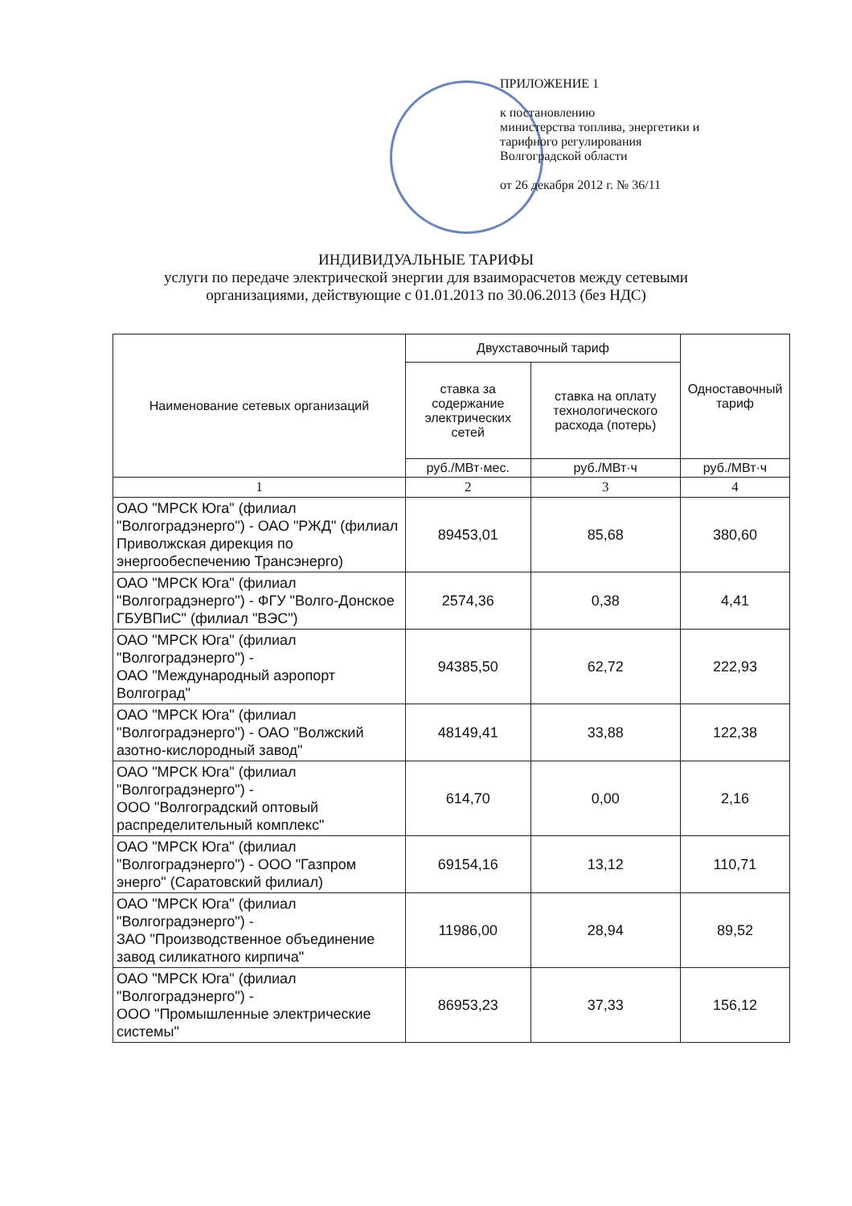ПРИЛОЖЕНИЕ 1
к постановлению
министерства топлива, энергетики и
тарифного регулирования
Волгоградской области
от 26 декабря 2012 г. № 36/11
ИНДИВИДУАЛЬНЫЕ ТАРИФЫ
услуги по передаче электрической энергии для взаиморасчетов между сетевыми
организациями, действующие с 01.01.2013 по 30.06.2013 (без НДС)
| Наименование сетевых организаций | Двухставочный тариф | | Одноставочный тариф |
| --- | --- | --- | --- |
| | ставка за содержание электрических сетей | ставка на оплату технологического расхода (потерь) | |
| | руб./МВт·мес. | руб./МВт·ч | руб./МВт·ч |
| 1 | 2 | 3 | 4 |
| ОАО "МРСК Юга" (филиал "Волгоградэнерго") - ОАО "РЖД" (филиал Приволжская дирекция по энергообеспечению Трансэнерго) | 89453,01 | 85,68 | 380,60 |
| ОАО "МРСК Юга" (филиал "Волгоградэнерго") - ФГУ "Волго-Донское ГБУВПиС" (филиал "ВЭС") | 2574,36 | 0,38 | 4,41 |
| ОАО "МРСК Юга" (филиал "Волгоградэнерго") - ОАО "Международный аэропорт Волгоград" | 94385,50 | 62,72 | 222,93 |
| ОАО "МРСК Юга" (филиал "Волгоградэнерго") - ОАО "Волжский азотно-кислородный завод" | 48149,41 | 33,88 | 122,38 |
| ОАО "МРСК Юга" (филиал "Волгоградэнерго") - ООО "Волгоградский оптовый распределительный комплекс" | 614,70 | 0,00 | 2,16 |
| ОАО "МРСК Юга" (филиал "Волгоградэнерго") - ООО "Газпром энерго" (Саратовский филиал) | 69154,16 | 13,12 | 110,71 |
| ОАО "МРСК Юга" (филиал "Волгоградэнерго") - ЗАО "Производственное объединение завод силикатного кирпича" | 11986,00 | 28,94 | 89,52 |
| ОАО "МРСК Юга" (филиал "Волгоградэнерго") - ООО "Промышленные электрические системы" | 86953,23 | 37,33 | 156,12 |